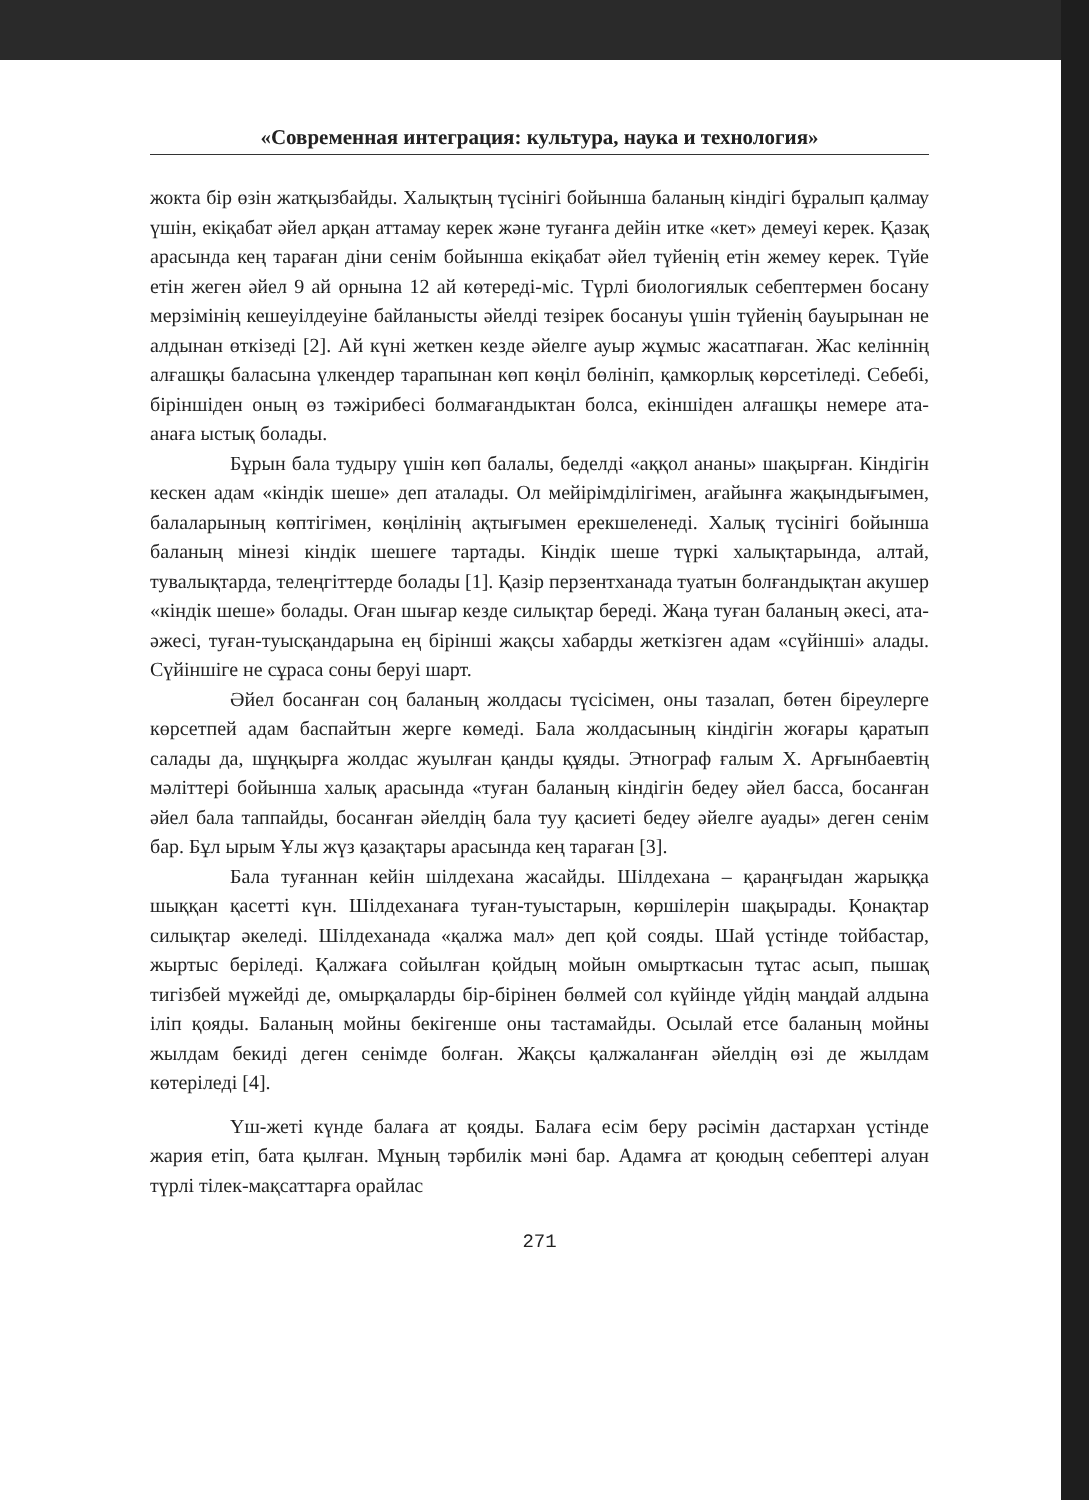«Современная интеграция: культура, наука и технология»
жокта бір өзін жатқызбайды. Халықтың түсінігі бойынша баланың кіндігі бұралып қалмау үшін, екіқабат әйел арқан аттамау керек және туғанға дейін итке «кет» демеуі керек. Қазақ арасында кең тараған діни сенім бойынша екіқабат әйел түйенің етін жемеу керек. Түйе етін жеген әйел 9 ай орнына 12 ай көтереді-міс. Түрлі биологиялык себептермен босану мерзімінің кешеуілдеуіне байланысты әйелді тезірек босануы үшін түйенің бауырынан не алдынан өткізеді [2]. Ай күні жеткен кезде әйелге ауыр жұмыс жасатпаған. Жас келіннің алғашқы баласына үлкендер тарапынан көп көңіл бөлініп, қамкорлық көрсетіледі. Себебі, біріншіден оның өз тәжірибесі болмағандыктан болса, екіншіден алғашқы немере ата-анаға ыстық болады.
Бұрын бала тудыру үшін көп балалы, беделді «аққол ананы» шақырған. Кіндігін кескен адам «кіндік шеше» деп аталады. Ол мейірімділігімен, ағайынға жақындығымен, балаларының көптігімен, көңілінің ақтығымен ерекшеленеді. Халық түсінігі бойынша баланың мінезі кіндік шешеге тартады. Кіндік шеше түркі халықтарында, алтай, тувалықтарда, телеңгіттерде болады [1]. Қазір перзентханада туатын болғандықтан акушер «кіндік шеше» болады. Оған шығар кезде силықтар береді. Жаңа туған баланың әкесі, ата-әжесі, туған-туысқандарына ең бірінші жақсы хабарды жеткізген адам «сүйінші» алады. Сүйіншіге не сұраса соны беруі шарт.
Әйел босанған соң баланың жолдасы түсісімен, оны тазалап, бөтен біреулерге көрсетпей адам баспайтын жерге көмеді. Бала жолдасының кіндігін жоғары қаратып салады да, шұңқырға жолдас жуылған қанды құяды. Этнограф ғалым Х. Арғынбаевтің мәліттері бойынша халық арасында «туған баланың кіндігін бедеу әйел басса, босанған әйел бала таппайды, босанған әйелдің бала туу қасиеті бедеу әйелге ауады» деген сенім бар. Бұл ырым Ұлы жүз қазақтары арасында кең тараған [3].
Бала туғаннан кейін шілдехана жасайды. Шілдехана – қараңғыдан жарыққа шыққан қасетті күн. Шілдеханаға туған-туыстарын, көршілерін шақырады. Қонақтар силықтар әкеледі. Шілдеханада «қалжа мал» деп қой сояды. Шай үстінде тойбастар, жыртыс беріледі. Қалжаға сойылған қойдың мойын омырткасын тұтас асып, пышақ тигізбей мүжейді де, омырқаларды бір-бірінен бөлмей сол күйінде үйдің маңдай алдына іліп қояды. Баланың мойны бекігенше оны тастамайды. Осылай етсе баланың мойны жылдам бекиді деген сенімде болған. Жақсы қалжаланған әйелдің өзі де жылдам көтеріледі [4].
Үш-жеті күнде балаға ат қояды. Балаға есім беру рәсімін дастархан үстінде жария етіп, бата қылған. Мұның тәрбилік мәні бар. Адамға ат қоюдың себептері алуан түрлі тілек-мақсаттарға орайлас
271